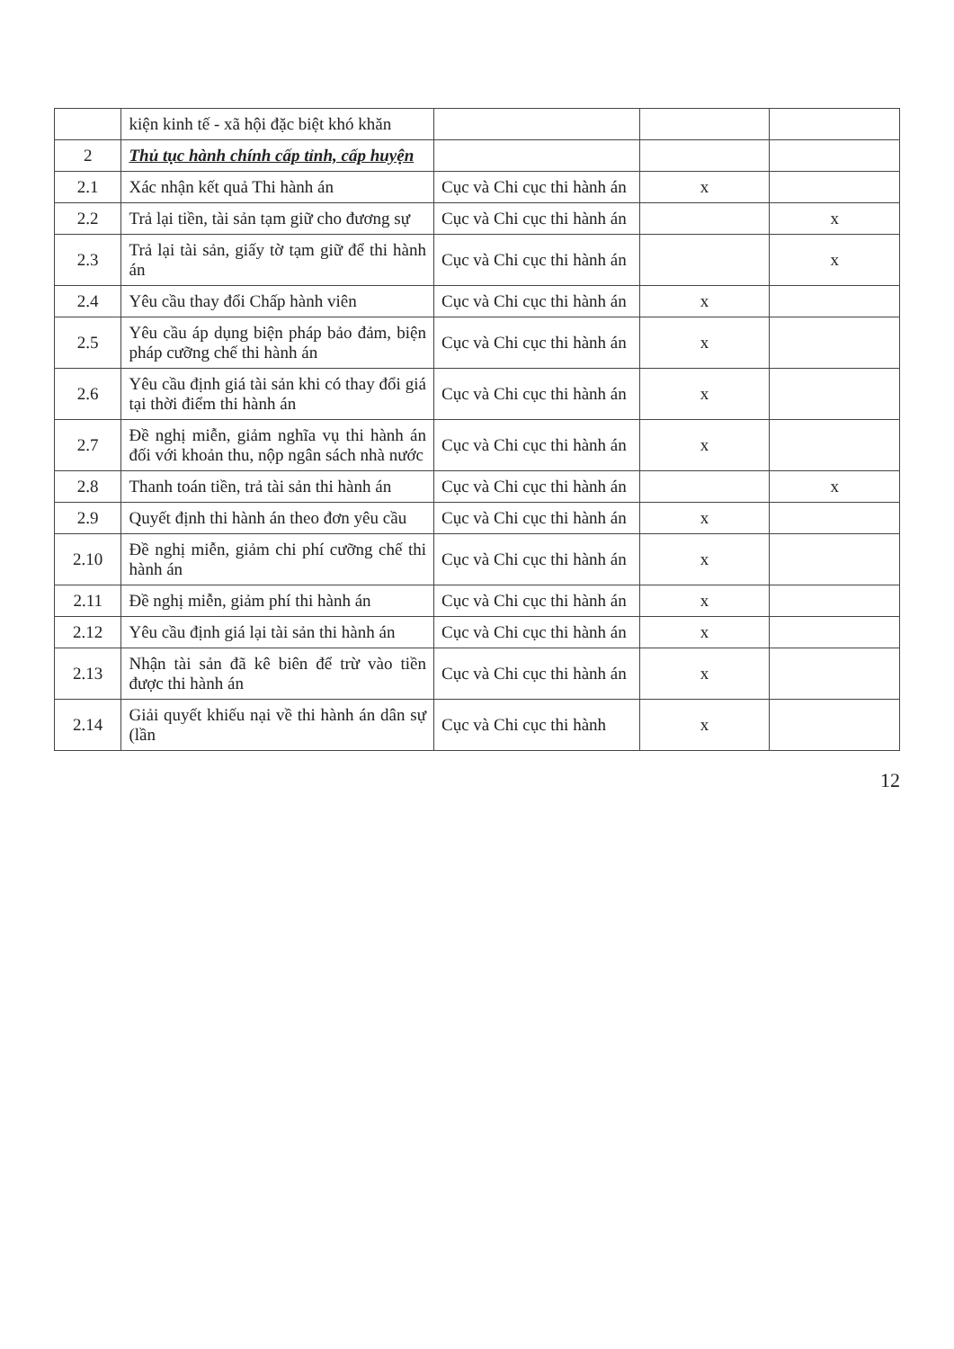| | kiện kinh tế - xã hội đặc biệt khó khăn | | | |
| 2 | Thủ tục hành chính cấp tỉnh, cấp huyện | | | |
| 2.1 | Xác nhận kết quả Thi hành án | Cục và Chi cục thi hành án | x | |
| 2.2 | Trả lại tiền, tài sản tạm giữ cho đương sự | Cục và Chi cục thi hành án | | x |
| 2.3 | Trả lại tài sản, giấy tờ tạm giữ để thi hành án | Cục và Chi cục thi hành án | | x |
| 2.4 | Yêu cầu thay đổi Chấp hành viên | Cục và Chi cục thi hành án | x | |
| 2.5 | Yêu cầu áp dụng biện pháp bảo đảm, biện pháp cưỡng chế thi hành án | Cục và Chi cục thi hành án | x | |
| 2.6 | Yêu cầu định giá tài sản khi có thay đổi giá tại thời điểm thi hành án | Cục và Chi cục thi hành án | x | |
| 2.7 | Đề nghị miễn, giảm nghĩa vụ thi hành án đối với khoản thu, nộp ngân sách nhà nước | Cục và Chi cục thi hành án | x | |
| 2.8 | Thanh toán tiền, trả tài sản thi hành án | Cục và Chi cục thi hành án | | x |
| 2.9 | Quyết định thi hành án theo đơn yêu cầu | Cục và Chi cục thi hành án | x | |
| 2.10 | Đề nghị miễn, giảm chi phí cưỡng chế thi hành án | Cục và Chi cục thi hành án | x | |
| 2.11 | Đề nghị miễn, giảm phí thi hành án | Cục và Chi cục thi hành án | x | |
| 2.12 | Yêu cầu định giá lại tài sản thi hành án | Cục và Chi cục thi hành án | x | |
| 2.13 | Nhận tài sản đã kê biên để trừ vào tiền được thi hành án | Cục và Chi cục thi hành án | x | |
| 2.14 | Giải quyết khiếu nại về thi hành án dân sự (lần | Cục và Chi cục thi hành | x | |
12